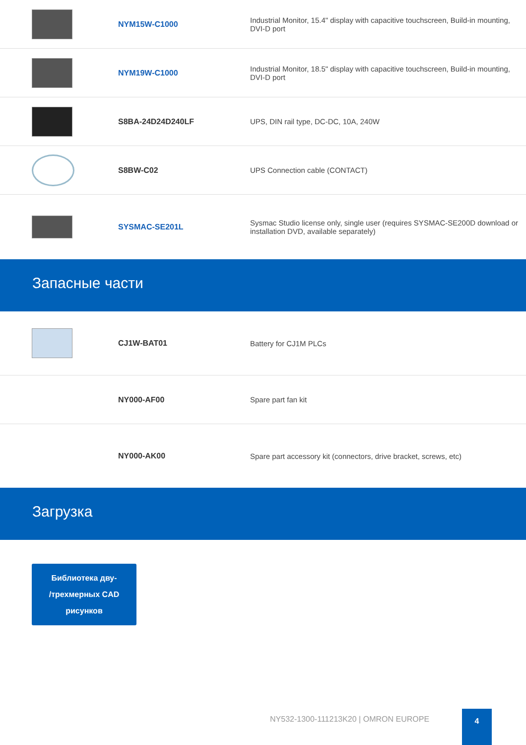| | NYM15W-C1000 | Industrial Monitor, 15.4" display with capacitive touchscreen, Build-in mounting, DVI-D port |
| | NYM19W-C1000 | Industrial Monitor, 18.5" display with capacitive touchscreen, Build-in mounting, DVI-D port |
| | S8BA-24D24D240LF | UPS, DIN rail type, DC-DC, 10A, 240W |
| | S8BW-C02 | UPS Connection cable (CONTACT) |
| | SYSMAC-SE201L | Sysmac Studio license only, single user (requires SYSMAC-SE200D download or installation DVD, available separately) |
Запасные части
| | CJ1W-BAT01 | Battery for CJ1M PLCs |
| | NY000-AF00 | Spare part fan kit |
| | NY000-AK00 | Spare part accessory kit (connectors, drive bracket, screws, etc) |
Загрузка
Библиотека дву-
/трехмерных CAD
рисунков
NY532-1300-111213K20 | OMRON EUROPE
4